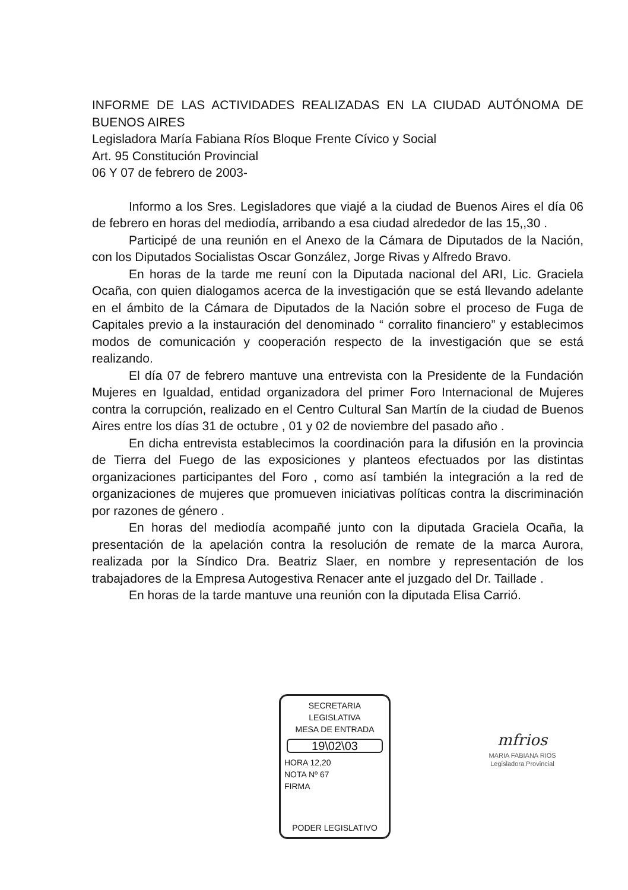INFORME DE LAS ACTIVIDADES REALIZADAS EN LA CIUDAD AUTÓNOMA DE BUENOS AIRES
Legisladora María Fabiana Ríos Bloque Frente Cívico y Social
Art. 95 Constitución Provincial
06 Y 07 de febrero de 2003-
Informo a los Sres. Legisladores que viajé a la ciudad de Buenos Aires el día 06 de febrero en horas del mediodía, arribando a esa ciudad alrededor de las 15,,30 .
Participé de una reunión en el Anexo de la Cámara de Diputados de la Nación, con los Diputados Socialistas Oscar González, Jorge Rivas y Alfredo Bravo.
En horas de la tarde me reuní con la Diputada nacional del ARI, Lic. Graciela Ocaña, con quien dialogamos acerca de la investigación que se está llevando adelante en el ámbito de la Cámara de Diputados de la Nación sobre el proceso de Fuga de Capitales previo a la instauración del denominado “ corralito financiero” y establecimos modos de comunicación y cooperación respecto de la investigación que se está realizando.
El día 07 de febrero mantuve una entrevista con la Presidente de la Fundación Mujeres en Igualdad, entidad organizadora del primer Foro Internacional de Mujeres contra la corrupción, realizado en el Centro Cultural San Martín de la ciudad de Buenos Aires entre los días 31 de octubre , 01 y 02 de noviembre del pasado año .
En dicha entrevista establecimos la coordinación para la difusión en la provincia de Tierra del Fuego de las exposiciones y planteos efectuados por las distintas organizaciones participantes del Foro , como así también la integración a la red de organizaciones de mujeres que promueven iniciativas políticas contra la discriminación por razones de género .
En horas del mediodía acompañé junto con la diputada Graciela Ocaña, la presentación de la apelación contra la resolución de remate de la marca Aurora, realizada por la Síndico Dra. Beatriz Slaer, en nombre y representación de los trabajadores de la Empresa Autogestiva Renacer ante el juzgado del Dr. Taillade .
En horas de la tarde mantuve una reunión con la diputada Elisa Carrió.
SECRETARIA
LEGISLATIVA
MESA DE ENTRADA
19\02\03
HORA 12,20
NOTA Nº 67
FIRMA
PODER LEGISLATIVO
mfrios
MARIA FABIANA RIOS
Legisladora Provincial